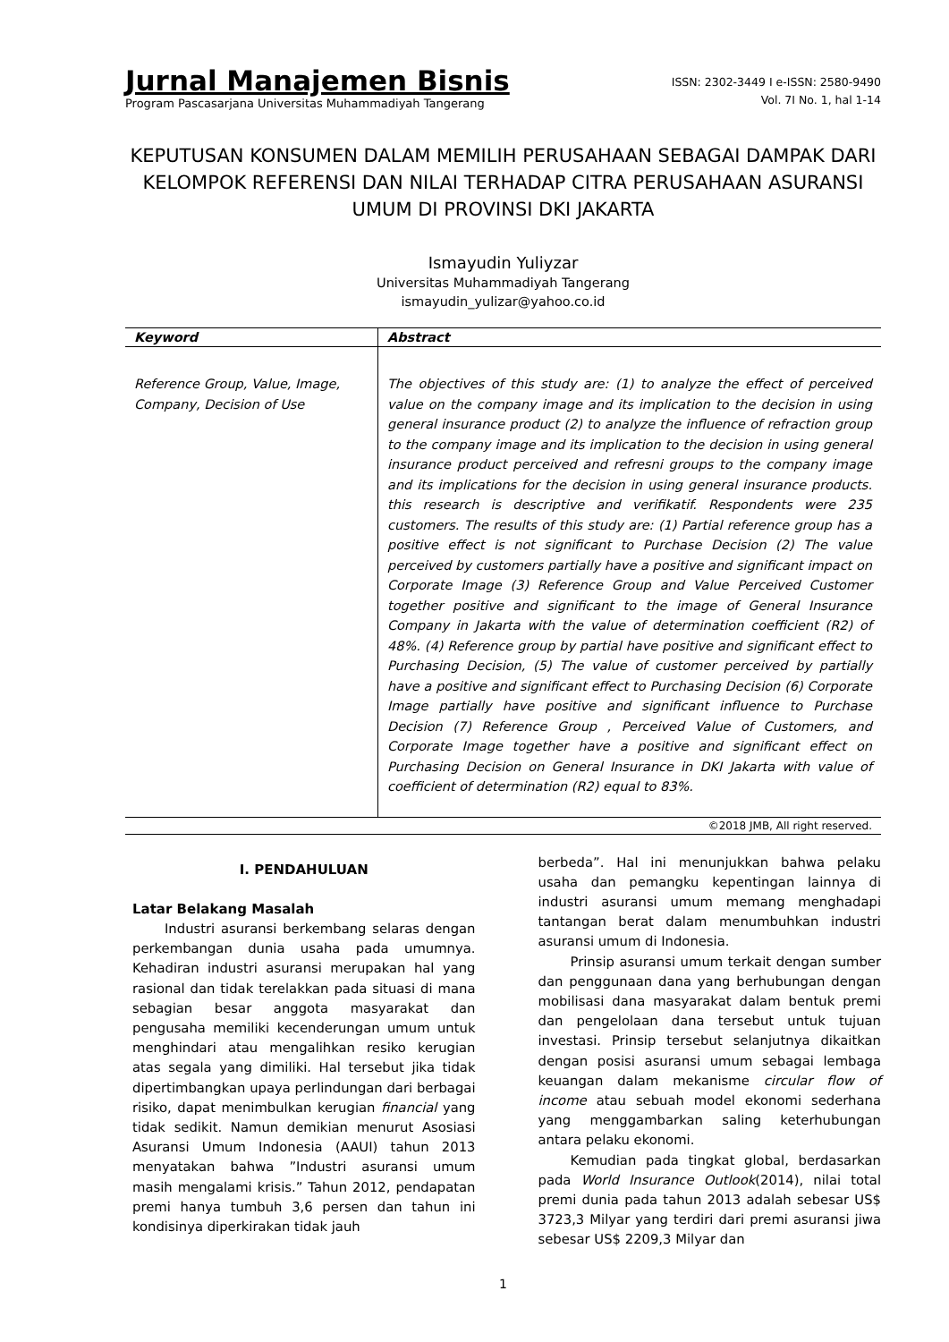Jurnal Manajemen Bisnis
Program Pascasarjana Universitas Muhammadiyah Tangerang
ISSN: 2302-3449 I e-ISSN: 2580-9490
Vol. 7I No. 1, hal 1-14
KEPUTUSAN KONSUMEN DALAM MEMILIH PERUSAHAAN SEBAGAI DAMPAK DARI KELOMPOK REFERENSI DAN NILAI TERHADAP CITRA PERUSAHAAN ASURANSI UMUM DI PROVINSI DKI JAKARTA
Ismayudin Yuliyzar
Universitas Muhammadiyah Tangerang
ismayudin_yulizar@yahoo.co.id
| Keyword | Abstract |
| --- | --- |
| Reference Group, Value, Image, Company, Decision of Use | The objectives of this study are: (1) to analyze the effect of perceived value on the company image and its implication to the decision in using general insurance product (2) to analyze the influence of refraction group to the company image and its implication to the decision in using general insurance product perceived and refresni groups to the company image and its implications for the decision in using general insurance products. this research is descriptive and verifikatif. Respondents were 235 customers. The results of this study are: (1) Partial reference group has a positive effect is not significant to Purchase Decision (2) The value perceived by customers partially have a positive and significant impact on Corporate Image (3) Reference Group and Value Perceived Customer together positive and significant to the image of General Insurance Company in Jakarta with the value of determination coefficient (R2) of 48%. (4) Reference group by partial have positive and significant effect to Purchasing Decision, (5) The value of customer perceived by partially have a positive and significant effect to Purchasing Decision (6) Corporate Image partially have positive and significant influence to Purchase Decision (7) Reference Group , Perceived Value of Customers, and Corporate Image together have a positive and significant effect on Purchasing Decision on General Insurance in DKI Jakarta with value of coefficient of determination (R2) equal to 83%. |
©2018 JMB, All right reserved.
I. PENDAHULUAN
Latar Belakang Masalah
Industri asuransi berkembang selaras dengan perkembangan dunia usaha pada umumnya. Kehadiran industri asuransi merupakan hal yang rasional dan tidak terelakkan pada situasi di mana sebagian besar anggota masyarakat dan pengusaha memiliki kecenderungan umum untuk menghindari atau mengalihkan resiko kerugian atas segala yang dimiliki. Hal tersebut jika tidak dipertimbangkan upaya perlindungan dari berbagai risiko, dapat menimbulkan kerugian financial yang tidak sedikit. Namun demikian menurut Asosiasi Asuransi Umum Indonesia (AAUI) tahun 2013 menyatakan bahwa ”Industri asuransi umum masih mengalami krisis.” Tahun 2012, pendapatan premi hanya tumbuh 3,6 persen dan tahun ini kondisinya diperkirakan tidak jauh
berbeda”. Hal ini menunjukkan bahwa pelaku usaha dan pemangku kepentingan lainnya di industri asuransi umum memang menghadapi tantangan berat dalam menumbuhkan industri asuransi umum di Indonesia.
Prinsip asuransi umum terkait dengan sumber dan penggunaan dana yang berhubungan dengan mobilisasi dana masyarakat dalam bentuk premi dan pengelolaan dana tersebut untuk tujuan investasi. Prinsip tersebut selanjutnya dikaitkan dengan posisi asuransi umum sebagai lembaga keuangan dalam mekanisme circular flow of income atau sebuah model ekonomi sederhana yang menggambarkan saling keterhubungan antara pelaku ekonomi.
Kemudian pada tingkat global, berdasarkan pada World Insurance Outlook(2014), nilai total premi dunia pada tahun 2013 adalah sebesar US$ 3723,3 Milyar yang terdiri dari premi asuransi jiwa sebesar US$ 2209,3 Milyar dan
1